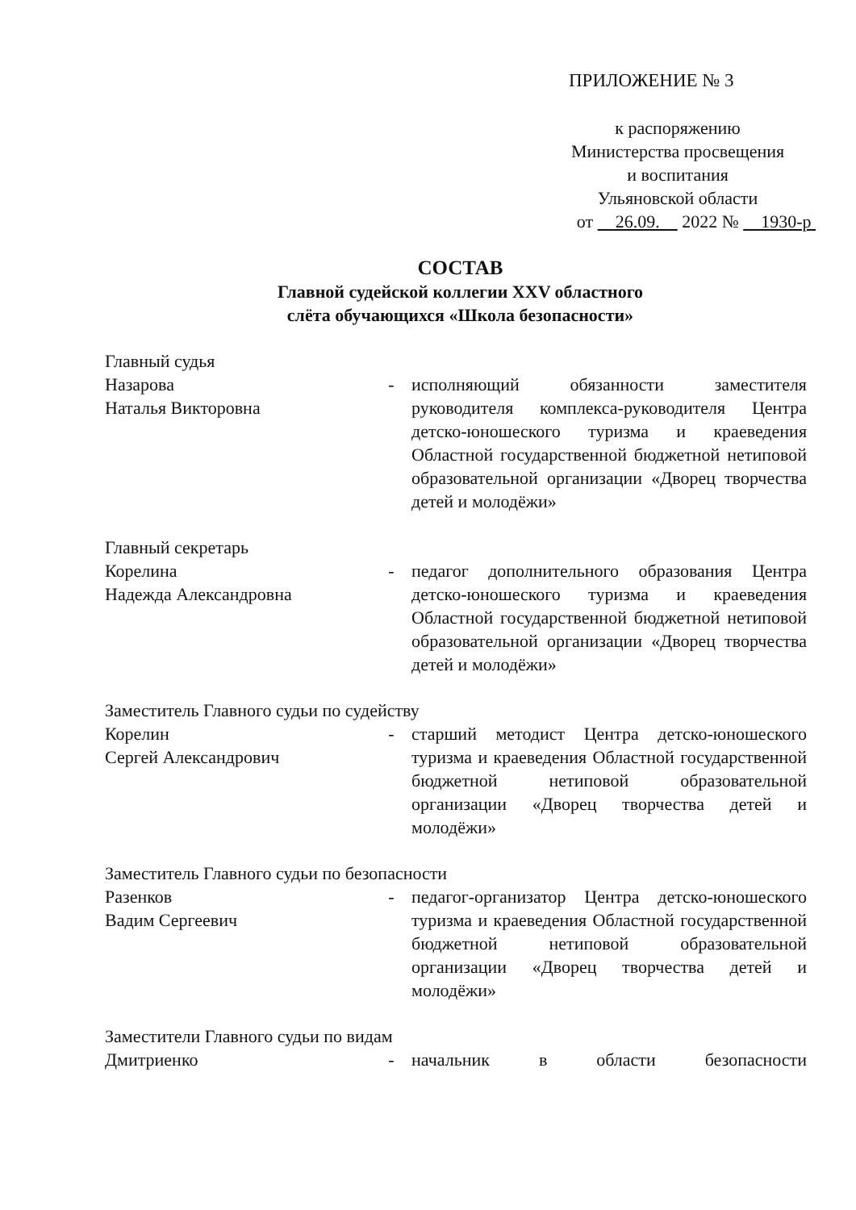ПРИЛОЖЕНИЕ № 3
к распоряжению
Министерства просвещения
и воспитания
Ульяновской области
от 26.09. 2022 № 1930-р
СОСТАВ
Главной судейской коллегии XXV областного
слёта обучающихся «Школа безопасности»
Главный судья
Назарова
Наталья Викторовна
- исполняющий обязанности заместителя руководителя комплекса-руководителя Центра детско-юношеского туризма и краеведения Областной государственной бюджетной нетиповой образовательной организации «Дворец творчества детей и молодёжи»
Главный секретарь
Корелина
Надежда Александровна
- педагог дополнительного образования Центра детско-юношеского туризма и краеведения Областной государственной бюджетной нетиповой образовательной организации «Дворец творчества детей и молодёжи»
Заместитель Главного судьи по судейству
Корелин
Сергей Александрович
- старший методист Центра детско-юношеского туризма и краеведения Областной государственной бюджетной нетиповой образовательной организации «Дворец творчества детей и молодёжи»
Заместитель Главного судьи по безопасности
Разенков
Вадим Сергеевич
- педагог-организатор Центра детско-юношеского туризма и краеведения Областной государственной бюджетной нетиповой образовательной организации «Дворец творчества детей и молодёжи»
Заместители Главного судьи по видам
Дмитриенко - начальник в области безопасности